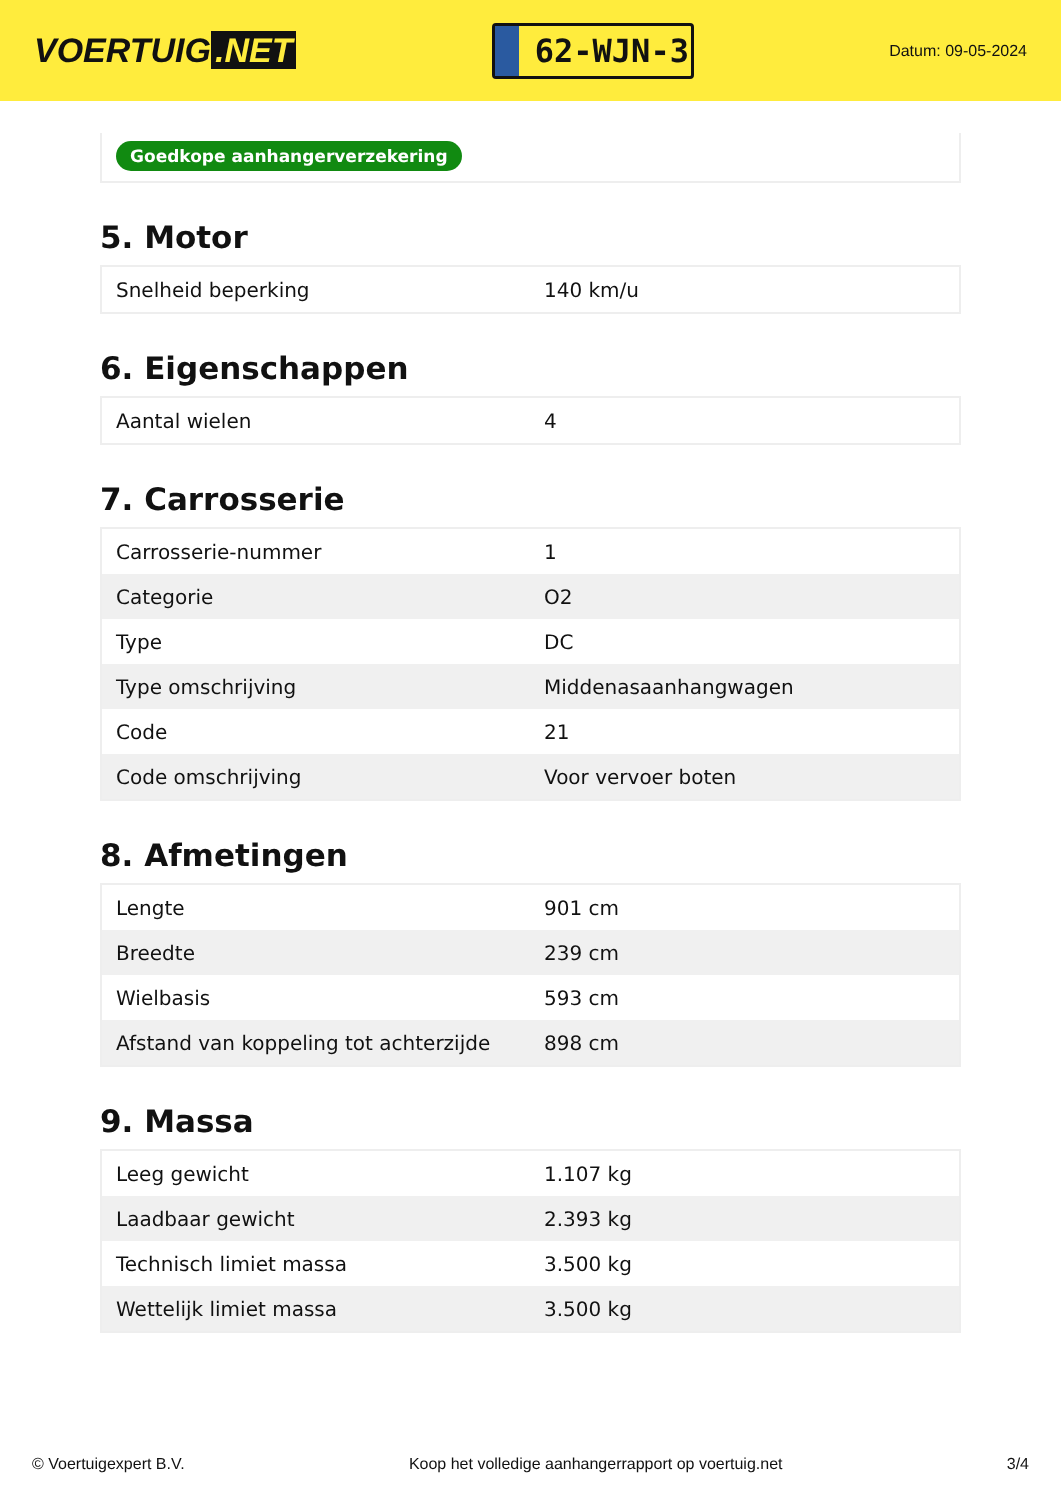VOERTUIG.NET
62-WJN-3
Datum: 09-05-2024
Goedkope aanhangerverzekering
5. Motor
| Snelheid beperking | 140 km/u |
6. Eigenschappen
| Aantal wielen | 4 |
7. Carrosserie
| Carrosserie-nummer | 1 |
| Categorie | O2 |
| Type | DC |
| Type omschrijving | Middenasaanhangwagen |
| Code | 21 |
| Code omschrijving | Voor vervoer boten |
8. Afmetingen
| Lengte | 901 cm |
| Breedte | 239 cm |
| Wielbasis | 593 cm |
| Afstand van koppeling tot achterzijde | 898 cm |
9. Massa
| Leeg gewicht | 1.107 kg |
| Laadbaar gewicht | 2.393 kg |
| Technisch limiet massa | 3.500 kg |
| Wettelijk limiet massa | 3.500 kg |
© Voertuigexpert B.V. Koop het volledige aanhangerrapport op voertuig.net 3/4